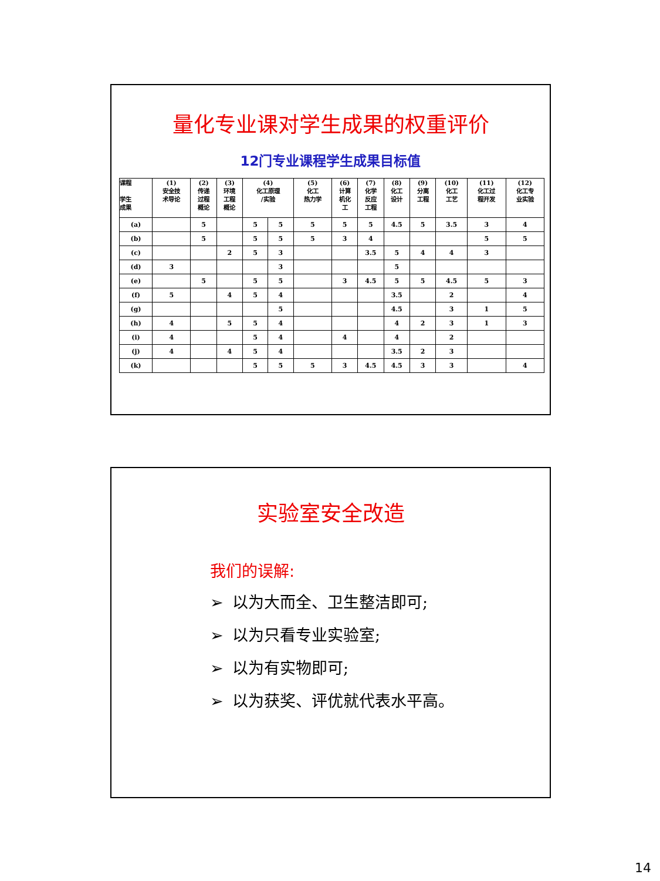量化专业课对学生成果的权重评价
12门专业课程学生成果目标值
| 课程 学生 成果 | (1) 安全技 术导论 | (2) 传递 过程 概论 | (3) 环境 工程 概论 | (4) 化工原理 /实验 | | (5) 化工 热力学 | (6) 计算 机化 工 | (7) 化学 反应 工程 | (8) 化工 设计 | (9) 分离 工程 | (10) 化工 工艺 | (11) 化工过 程开发 | (12) 化工专 业实验 |
| --- | --- | --- | --- | --- | --- | --- | --- | --- | --- | --- | --- | --- | --- |
| (a) | | 5 | | 5 | 5 | 5 | 5 | 5 | 4.5 | 5 | 3.5 | 3 | 4 |
| (b) | | 5 | | 5 | 5 | 5 | 3 | 4 | | | | 5 | 5 |
| (c) | | | 2 | 5 | 3 | | | 3.5 | 5 | 4 | 4 | 3 | |
| (d) | 3 | | | | 3 | | | | 5 | | | | |
| (e) | | 5 | | 5 | 5 | | 3 | 4.5 | 5 | 5 | 4.5 | 5 | 3 |
| (f) | 5 | | 4 | 5 | 4 | | | | 3.5 | | 2 | | 4 |
| (g) | | | | | 5 | | | | 4.5 | | 3 | 1 | 5 |
| (h) | 4 | | 5 | 5 | 4 | | | | 4 | 2 | 3 | 1 | 3 |
| (i) | 4 | | | 5 | 4 | | 4 | | 4 | | 2 | | |
| (j) | 4 | | 4 | 5 | 4 | | | | 3.5 | 2 | 3 | | |
| (k) | | | | 5 | 5 | 5 | 3 | 4.5 | 4.5 | 3 | 3 | | 4 |
实验室安全改造
我们的误解:
➢ 以为大而全、卫生整洁即可;
➢ 以为只看专业实验室;
➢ 以为有实物即可;
➢ 以为获奖、评优就代表水平高。
14